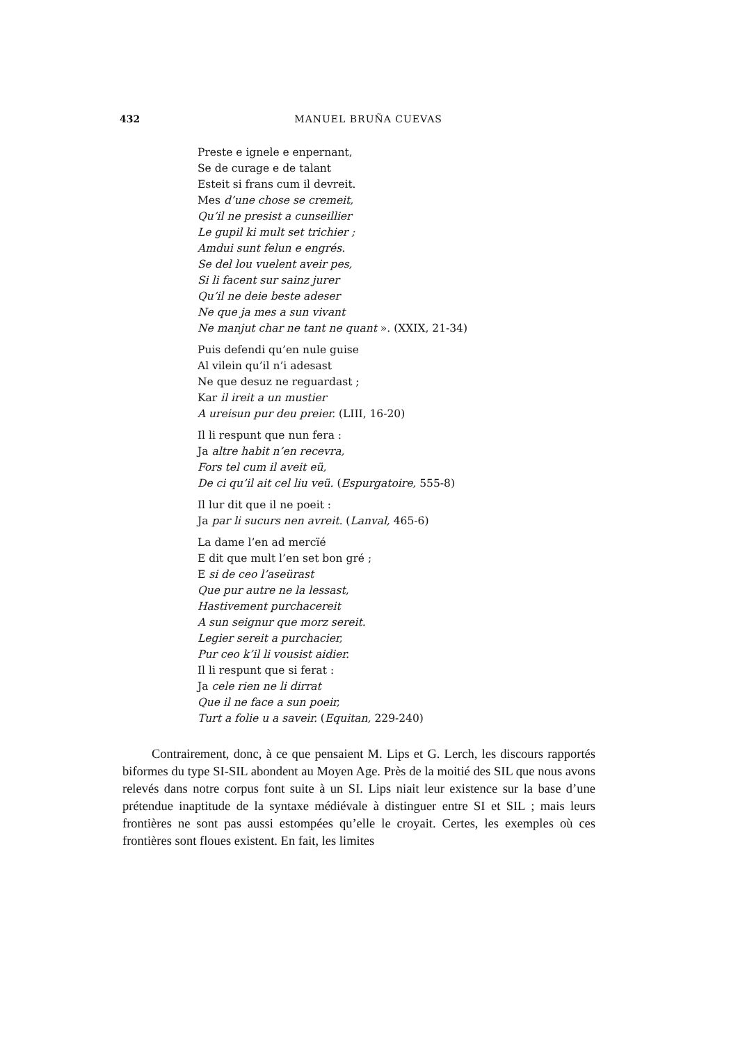432
MANUEL BRUÑA CUEVAS
Preste e ignele e enpernant,
Se de curage e de talant
Esteit si frans cum il devreit.
Mes d’une chose se cremeit,
Qu’il ne presist a cunseillier
Le gupil ki mult set trichier ;
Amdui sunt felun e engrés.
Se del lou vuelent aveir pes,
Si li facent sur sainz jurer
Qu’il ne deie beste adeser
Ne que ja mes a sun vivant
Ne manjut char ne tant ne quant ». (XXIX, 21-34)
Puis defendi qu’en nule guise
Al vilein qu’il n’i adesast
Ne que desuz ne reguardast ;
Kar il ireit a un mustier
A ureisun pur deu preier. (LIII, 16-20)
Il li respunt que nun fera :
Ja altre habit n’en recevra,
Fors tel cum il aveit eü,
De ci qu’il ait cel liu veü. (Espurgatoire, 555-8)
Il lur dit que il ne poeit :
Ja par li sucurs nen avreit. (Lanval, 465-6)
La dame l’en ad mercïé
E dit que mult l’en set bon gré ;
E si de ceo l’aseürast
Que pur autre ne la lessast,
Hastivement purchacereit
A sun seignur que morz sereit.
Legier sereit a purchacier,
Pur ceo k’il li vousist aidier.
Il li respunt que si ferat :
Ja cele rien ne li dirrat
Que il ne face a sun poeir,
Turt a folie u a saveir. (Equitan, 229-240)
Contrairement, donc, à ce que pensaient M. Lips et G. Lerch, les discours rapportés biformes du type SI-SIL abondent au Moyen Age. Près de la moitié des SIL que nous avons relevés dans notre corpus font suite à un SI. Lips niait leur existence sur la base d’une prétendue inaptitude de la syntaxe médiévale à distinguer entre SI et SIL ; mais leurs frontières ne sont pas aussi estompées qu’elle le croyait. Certes, les exemples où ces frontières sont floues existent. En fait, les limites